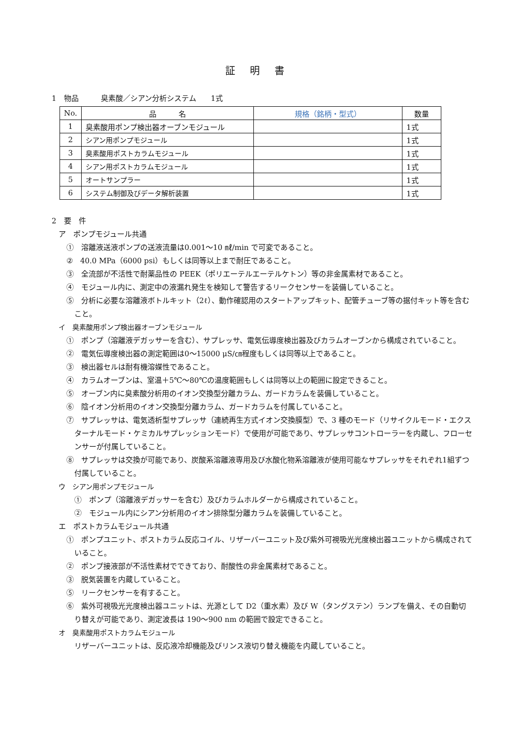証明書
1　物品　　　臭素酸／シアン分析システム　　1式
| No. | 品 名 | 規格（銘柄・型式） | 数量 |
| --- | --- | --- | --- |
| 1 | 臭素酸用ポンプ検出器オーブンモジュール | | 1式 |
| 2 | シアン用ポンプモジュール | | 1式 |
| 3 | 臭素酸用ポストカラムモジュール | | 1式 |
| 4 | シアン用ポストカラムモジュール | | 1式 |
| 5 | オートサンプラー | | 1式 |
| 6 | システム制御及びデータ解析装置 | | 1式 |
2　要　件
ア　ポンプモジュール共通
①　溶離液送液ポンプの送液流量は0.001～10 ㎖/min で可変であること。
②　40.0 MPa（6000 psi）もしくは同等以上まで耐圧であること。
③　全流部が不活性で耐薬品性の PEEK（ポリエーテルエーテルケトン）等の非金属素材であること。
④　モジュール内に、測定中の液漏れ発生を検知して警告するリークセンサーを装備していること。
⑤　分析に必要な溶離液ボトルキット（2ℓ）、動作確認用のスタートアップキット、配管チューブ等の据付キット等を含むこと。
イ　臭素酸用ポンプ検出器オーブンモジュール
①　ポンプ（溶離液デガッサーを含む）、サプレッサ、電気伝導度検出器及びカラムオーブンから構成されていること。
②　電気伝導度検出器の測定範囲は0～15000 μS/㎝程度もしくは同等以上であること。
③　検出器セルは耐有機溶媒性であること。
④　カラムオーブンは、室温＋5℃～80℃の温度範囲もしくは同等以上の範囲に設定できること。
⑤　オーブン内に臭素酸分析用のイオン交換型分離カラム、ガードカラムを装備していること。
⑥　陰イオン分析用のイオン交換型分離カラム、ガードカラムを付属していること。
⑦　サプレッサは、電気透析型サプレッサ（連続再生方式イオン交換膜型）で、3 種のモード（リサイクルモード・エクスターナルモード・ケミカルサプレッションモード）で使用が可能であり、サプレッサコントローラーを内蔵し、フローセンサーが付属していること。
⑧　サプレッサは交換が可能であり、炭酸系溶離液専用及び水酸化物系溶離液が使用可能なサプレッサをそれぞれ1組ずつ付属していること。
ウ　シアン用ポンプモジュール
①　ポンプ（溶離液デガッサーを含む）及びカラムホルダーから構成されていること。
②　モジュール内にシアン分析用のイオン排除型分離カラムを装備していること。
エ　ポストカラムモジュール共通
①　ポンプユニット、ポストカラム反応コイル、リザーバーユニット及び紫外可視吸光光度検出器ユニットから構成されていること。
②　ポンプ接液部が不活性素材でできており、耐酸性の非金属素材であること。
③　脱気装置を内蔵していること。
⑤　リークセンサーを有すること。
⑥　紫外可視吸光光度検出器ユニットは、光源として D2（重水素）及び W（タングステン）ランプを備え、その自動切り替えが可能であり、測定波長は 190～900 nm の範囲で設定できること。
オ　臭素酸用ポストカラムモジュール
リザーバーユニットは、反応液冷却機能及びリンス液切り替え機能を内蔵していること。